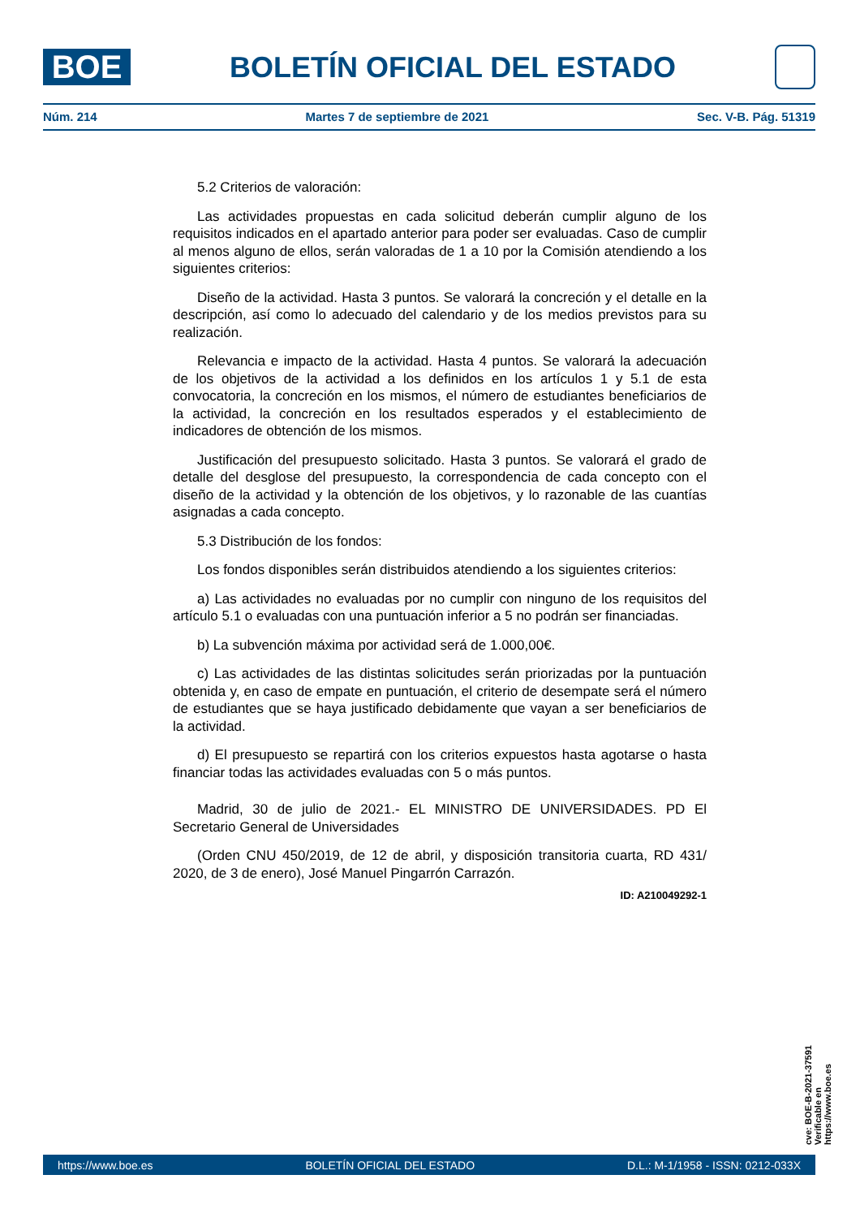BOE
BOLETÍN OFICIAL DEL ESTADO
Núm. 214 Martes 7 de septiembre de 2021 Sec. V-B. Pág. 51319
5.2 Criterios de valoración:
Las actividades propuestas en cada solicitud deberán cumplir alguno de los requisitos indicados en el apartado anterior para poder ser evaluadas. Caso de cumplir al menos alguno de ellos, serán valoradas de 1 a 10 por la Comisión atendiendo a los siguientes criterios:
Diseño de la actividad. Hasta 3 puntos. Se valorará la concreción y el detalle en la descripción, así como lo adecuado del calendario y de los medios previstos para su realización.
Relevancia e impacto de la actividad. Hasta 4 puntos. Se valorará la adecuación de los objetivos de la actividad a los definidos en los artículos 1 y 5.1 de esta convocatoria, la concreción en los mismos, el número de estudiantes beneficiarios de la actividad, la concreción en los resultados esperados y el establecimiento de indicadores de obtención de los mismos.
Justificación del presupuesto solicitado. Hasta 3 puntos. Se valorará el grado de detalle del desglose del presupuesto, la correspondencia de cada concepto con el diseño de la actividad y la obtención de los objetivos, y lo razonable de las cuantías asignadas a cada concepto.
5.3 Distribución de los fondos:
Los fondos disponibles serán distribuidos atendiendo a los siguientes criterios:
a) Las actividades no evaluadas por no cumplir con ninguno de los requisitos del artículo 5.1 o evaluadas con una puntuación inferior a 5 no podrán ser financiadas.
b) La subvención máxima por actividad será de 1.000,00€.
c) Las actividades de las distintas solicitudes serán priorizadas por la puntuación obtenida y, en caso de empate en puntuación, el criterio de desempate será el número de estudiantes que se haya justificado debidamente que vayan a ser beneficiarios de la actividad.
d) El presupuesto se repartirá con los criterios expuestos hasta agotarse o hasta financiar todas las actividades evaluadas con 5 o más puntos.
Madrid, 30 de julio de 2021.- EL MINISTRO DE UNIVERSIDADES. PD El Secretario General de Universidades
(Orden CNU 450/2019, de 12 de abril, y disposición transitoria cuarta, RD 431/ 2020, de 3 de enero), José Manuel Pingarrón Carrazón.
ID: A210049292-1
cve: BOE-B-2021-37591
Verificable en https://www.boe.es
https://www.boe.es BOLETÍN OFICIAL DEL ESTADO D.L.: M-1/1958 - ISSN: 0212-033X